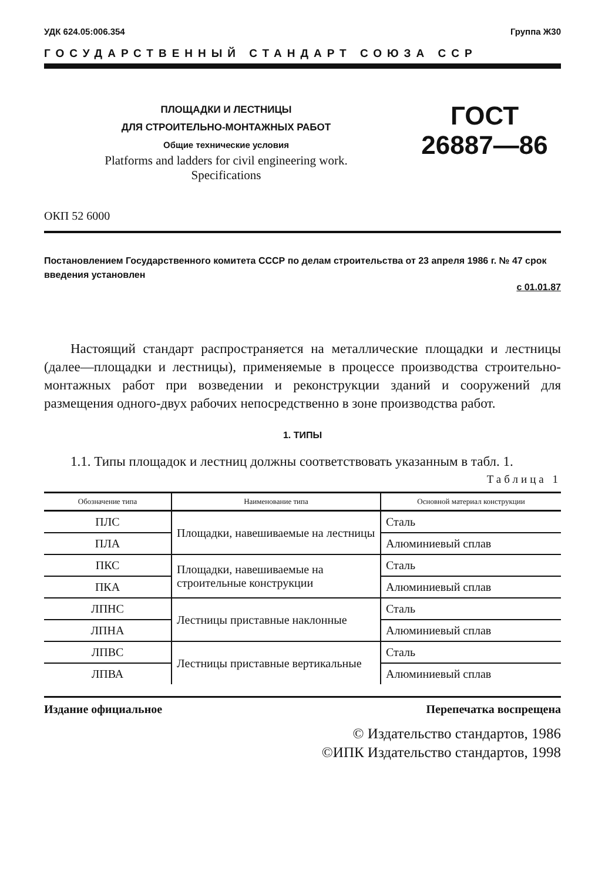УДК 624.05:006.354 Группа Ж30
ГОСУДАРСТВЕННЫЙ СТАНДАРТ СОЮЗА ССР
ПЛОЩАДКИ И ЛЕСТНИЦЫ
ДЛЯ СТРОИТЕЛЬНО-МОНТАЖНЫХ РАБОТ
Общие технические условия
Platforms and ladders for civil engineering work.
Specifications
ГОСТ
26887—86
ОКП 52 6000
Постановлением Государственного комитета СССР по делам строительства от 23 апреля 1986 г. № 47 срок введения установлен
с 01.01.87
Настоящий стандарт распространяется на металлические площадки и лестницы (далее—площадки и лестницы), применяемые в процессе производства строительно-монтажных работ при возведении и реконструкции зданий и сооружений для размещения одного-двух рабочих непосредственно в зоне производства работ.
1. ТИПЫ
1.1. Типы площадок и лестниц должны соответствовать указанным в табл. 1.
Таблица 1
| Обозначение типа | Наименование типа | Основной материал конструкции |
| --- | --- | --- |
| ПЛС | Площадки, навешиваемые на лестницы | Сталь |
| ПЛА | | Алюминиевый сплав |
| ПКС | Площадки, навешиваемые на строительные конструкции | Сталь |
| ПКА | | Алюминиевый сплав |
| ЛПНС | Лестницы приставные наклонные | Сталь |
| ЛПНА | | Алюминиевый сплав |
| ЛПВС | Лестницы приставные вертикальные | Сталь |
| ЛПВА | | Алюминиевый сплав |
Издание официальное Перепечатка воспрещена
© Издательство стандартов, 1986
©ИПК Издательство стандартов, 1998